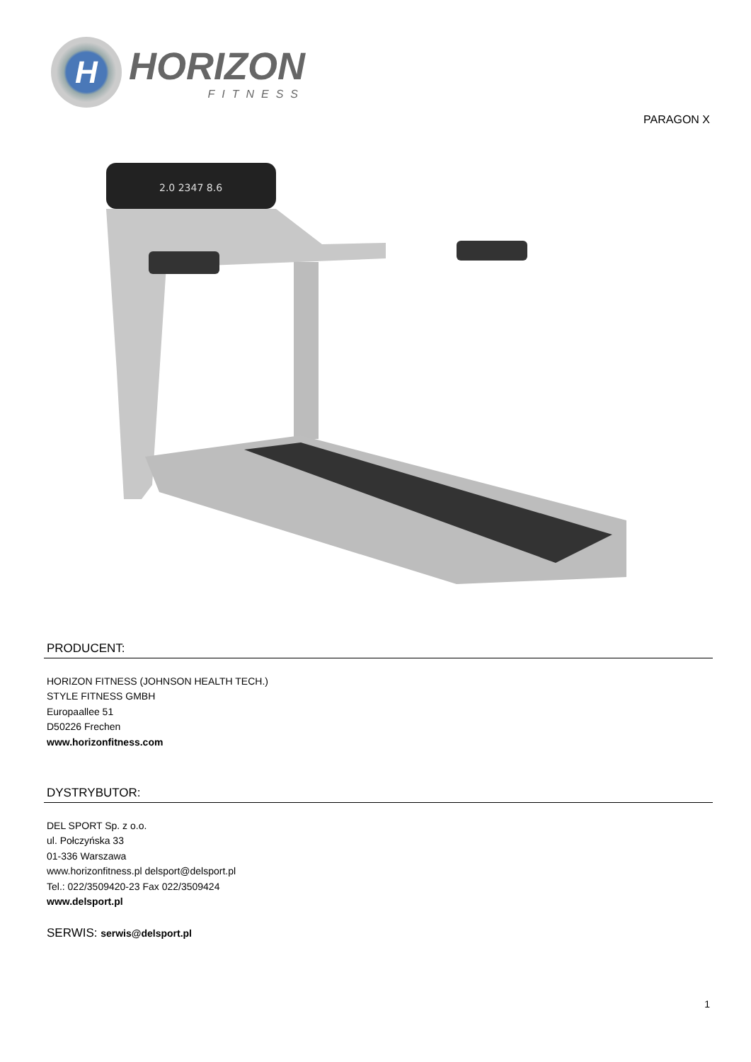H
HORIZON
FITNESS
PARAGON X
2.0 2347 8.6
PRODUCENT:
HORIZON FITNESS (JOHNSON HEALTH TECH.)
STYLE FITNESS GMBH
Europaallee 51
D50226 Frechen
www.horizonfitness.com
DYSTRYBUTOR:
DEL SPORT Sp. z o.o.
ul. Połczyńska 33
01-336 Warszawa
www.horizonfitness.pl delsport@delsport.pl
Tel.: 022/3509420-23 Fax 022/3509424
www.delsport.pl
SERWIS: serwis@delsport.pl
1